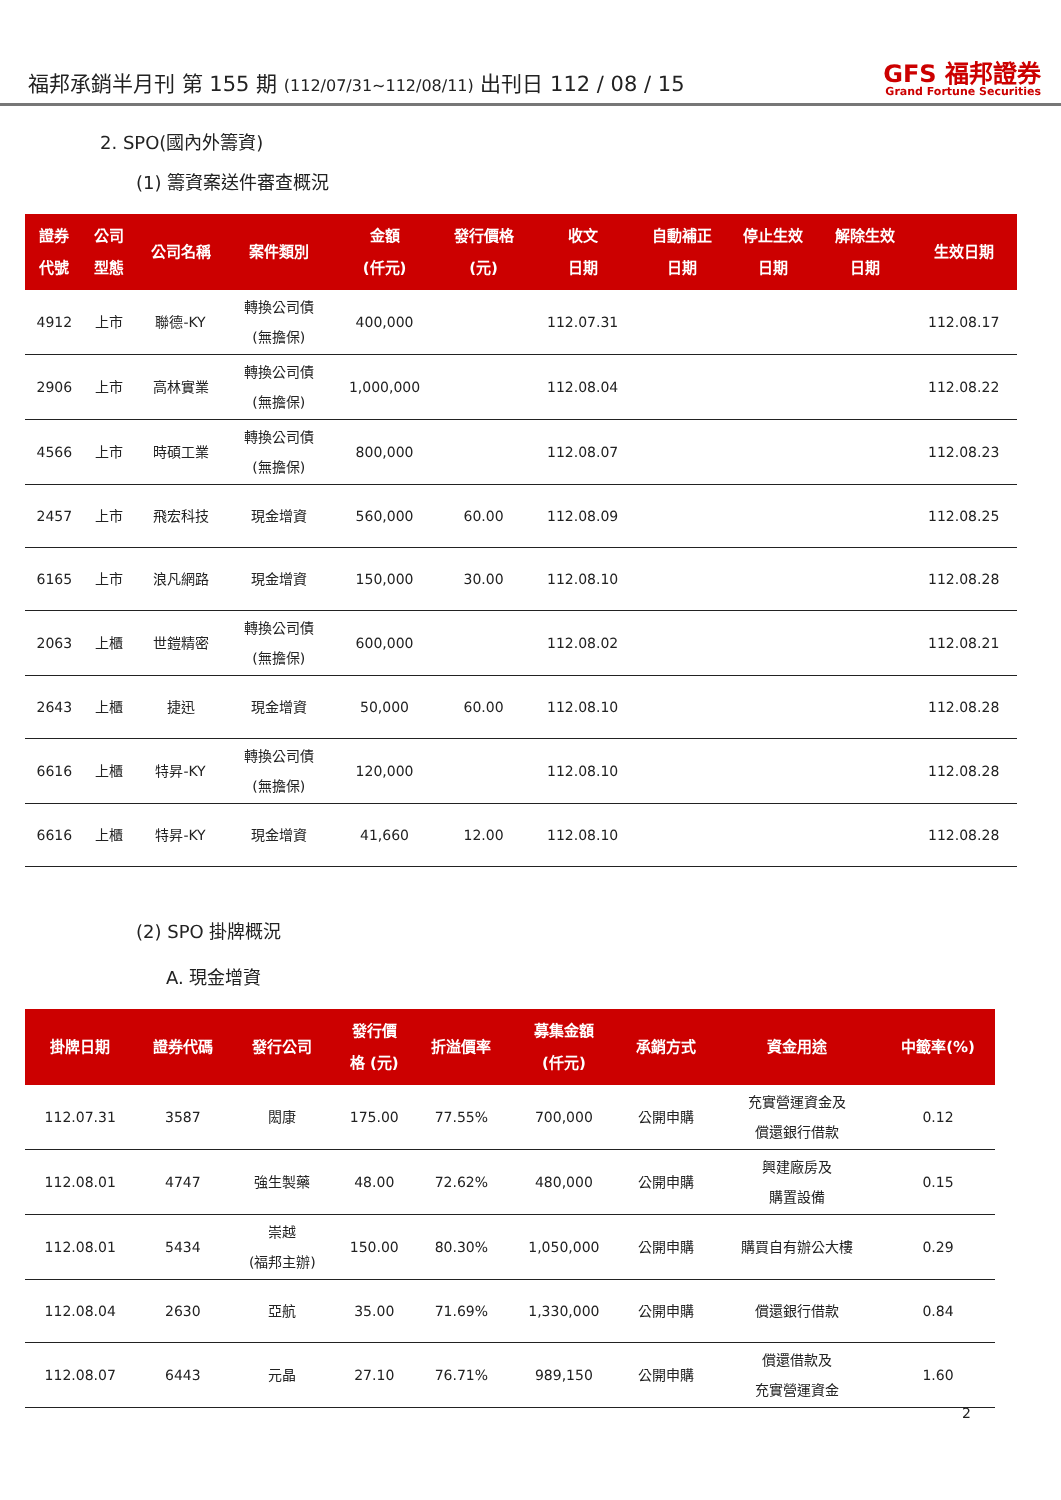福邦承銷半月刊 第 155 期 (112/07/31~112/08/11) 出刊日 112 / 08 / 15
GFS 福邦證券
Grand Fortune Securities
2. SPO(國內外籌資)
(1) 籌資案送件審查概況
| 證券 代號 | 公司 型態 | 公司名稱 | 案件類別 | 金額 (仟元) | 發行價格 (元) | 收文 日期 | 自動補正 日期 | 停止生效 日期 | 解除生效 日期 | 生效日期 |
| --- | --- | --- | --- | --- | --- | --- | --- | --- | --- | --- |
| 4912 | 上市 | 聯德-KY | 轉換公司債 (無擔保) | 400,000 | | 112.07.31 | | | | 112.08.17 |
| 2906 | 上市 | 高林實業 | 轉換公司債 (無擔保) | 1,000,000 | | 112.08.04 | | | | 112.08.22 |
| 4566 | 上市 | 時碩工業 | 轉換公司債 (無擔保) | 800,000 | | 112.08.07 | | | | 112.08.23 |
| 2457 | 上市 | 飛宏科技 | 現金增資 | 560,000 | 60.00 | 112.08.09 | | | | 112.08.25 |
| 6165 | 上市 | 浪凡網路 | 現金增資 | 150,000 | 30.00 | 112.08.10 | | | | 112.08.28 |
| 2063 | 上櫃 | 世鎧精密 | 轉換公司債 (無擔保) | 600,000 | | 112.08.02 | | | | 112.08.21 |
| 2643 | 上櫃 | 捷迅 | 現金增資 | 50,000 | 60.00 | 112.08.10 | | | | 112.08.28 |
| 6616 | 上櫃 | 特昇-KY | 轉換公司債 (無擔保) | 120,000 | | 112.08.10 | | | | 112.08.28 |
| 6616 | 上櫃 | 特昇-KY | 現金增資 | 41,660 | 12.00 | 112.08.10 | | | | 112.08.28 |
(2) SPO 掛牌概況
A. 現金增資
| 掛牌日期 | 證券代碼 | 發行公司 | 發行價 格 (元) | 折溢價率 | 募集金額 (仟元) | 承銷方式 | 資金用途 | 中籤率(%) |
| --- | --- | --- | --- | --- | --- | --- | --- | --- |
| 112.07.31 | 3587 | 閎康 | 175.00 | 77.55% | 700,000 | 公開申購 | 充實營運資金及 償還銀行借款 | 0.12 |
| 112.08.01 | 4747 | 強生製藥 | 48.00 | 72.62% | 480,000 | 公開申購 | 興建廠房及 購置設備 | 0.15 |
| 112.08.01 | 5434 | 崇越 (福邦主辦) | 150.00 | 80.30% | 1,050,000 | 公開申購 | 購買自有辦公大樓 | 0.29 |
| 112.08.04 | 2630 | 亞航 | 35.00 | 71.69% | 1,330,000 | 公開申購 | 償還銀行借款 | 0.84 |
| 112.08.07 | 6443 | 元晶 | 27.10 | 76.71% | 989,150 | 公開申購 | 償還借款及 充實營運資金 | 1.60 |
2